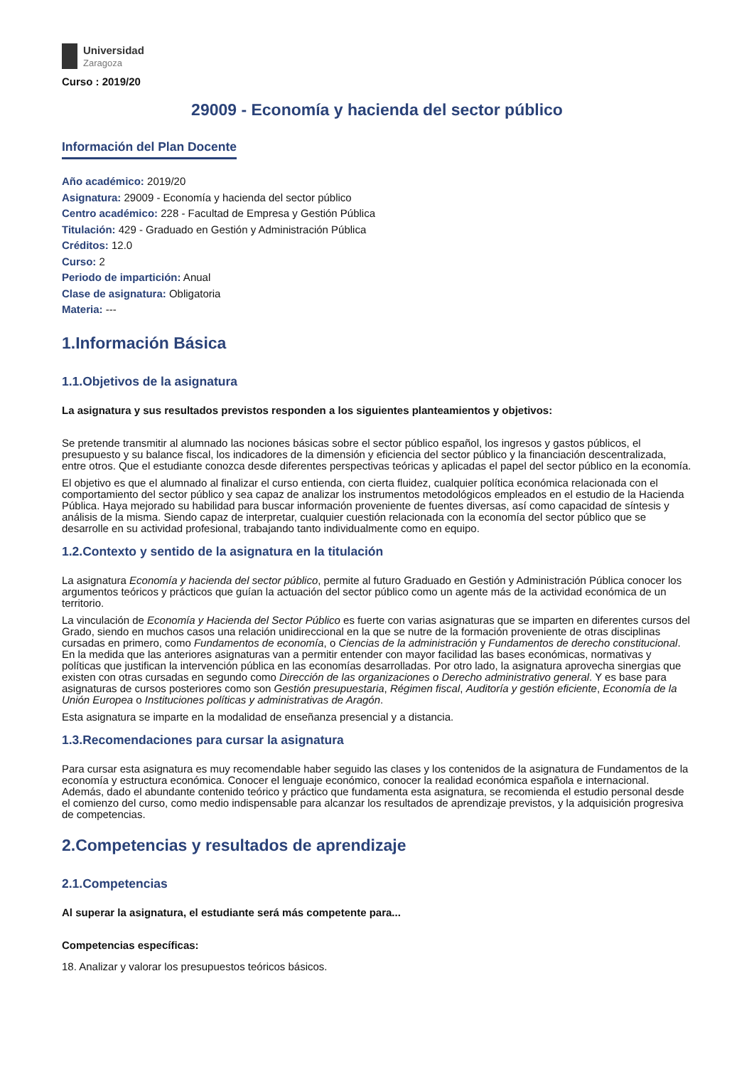Universidad
Zaragoza
Curso : 2019/20
29009 - Economía y hacienda del sector público
Información del Plan Docente
Año académico: 2019/20
Asignatura: 29009 - Economía y hacienda del sector público
Centro académico: 228 - Facultad de Empresa y Gestión Pública
Titulación: 429 - Graduado en Gestión y Administración Pública
Créditos: 12.0
Curso: 2
Periodo de impartición: Anual
Clase de asignatura: Obligatoria
Materia: ---
1.Información Básica
1.1.Objetivos de la asignatura
La asignatura y sus resultados previstos responden a los siguientes planteamientos y objetivos:
Se pretende transmitir al alumnado las nociones básicas sobre el sector público español, los ingresos y gastos públicos, el presupuesto y su balance fiscal, los indicadores de la dimensión y eficiencia del sector público y la financiación descentralizada, entre otros. Que el estudiante conozca desde diferentes perspectivas teóricas y aplicadas el papel del sector público en la economía.
El objetivo es que el alumnado al finalizar el curso entienda, con cierta fluidez, cualquier política económica relacionada con el comportamiento del sector público y sea capaz de analizar los instrumentos metodológicos empleados en el estudio de la Hacienda Pública. Haya mejorado su habilidad para buscar información proveniente de fuentes diversas, así como capacidad de síntesis y análisis de la misma. Siendo capaz de interpretar, cualquier cuestión relacionada con la economía del sector público que se desarrolle en su actividad profesional, trabajando tanto individualmente como en equipo.
1.2.Contexto y sentido de la asignatura en la titulación
La asignatura Economía y hacienda del sector público, permite al futuro Graduado en Gestión y Administración Pública conocer los argumentos teóricos y prácticos que guían la actuación del sector público como un agente más de la actividad económica de un territorio.
La vinculación de Economía y Hacienda del Sector Público es fuerte con varias asignaturas que se imparten en diferentes cursos del Grado, siendo en muchos casos una relación unidireccional en la que se nutre de la formación proveniente de otras disciplinas cursadas en primero, como Fundamentos de economía, o Ciencias de la administración y Fundamentos de derecho constitucional. En la medida que las anteriores asignaturas van a permitir entender con mayor facilidad las bases económicas, normativas y políticas que justifican la intervención pública en las economías desarrolladas. Por otro lado, la asignatura aprovecha sinergias que existen con otras cursadas en segundo como Dirección de las organizaciones o Derecho administrativo general. Y es base para asignaturas de cursos posteriores como son Gestión presupuestaria, Régimen fiscal, Auditoría y gestión eficiente, Economía de la Unión Europea o Instituciones políticas y administrativas de Aragón.
Esta asignatura se imparte en la modalidad de enseñanza presencial y a distancia.
1.3.Recomendaciones para cursar la asignatura
Para cursar esta asignatura es muy recomendable haber seguido las clases y los contenidos de la asignatura de Fundamentos de la economía y estructura económica. Conocer el lenguaje económico, conocer la realidad económica española e internacional. Además, dado el abundante contenido teórico y práctico que fundamenta esta asignatura, se recomienda el estudio personal desde el comienzo del curso, como medio indispensable para alcanzar los resultados de aprendizaje previstos, y la adquisición progresiva de competencias.
2.Competencias y resultados de aprendizaje
2.1.Competencias
Al superar la asignatura, el estudiante será más competente para...
Competencias específicas:
18. Analizar y valorar los presupuestos teóricos básicos.